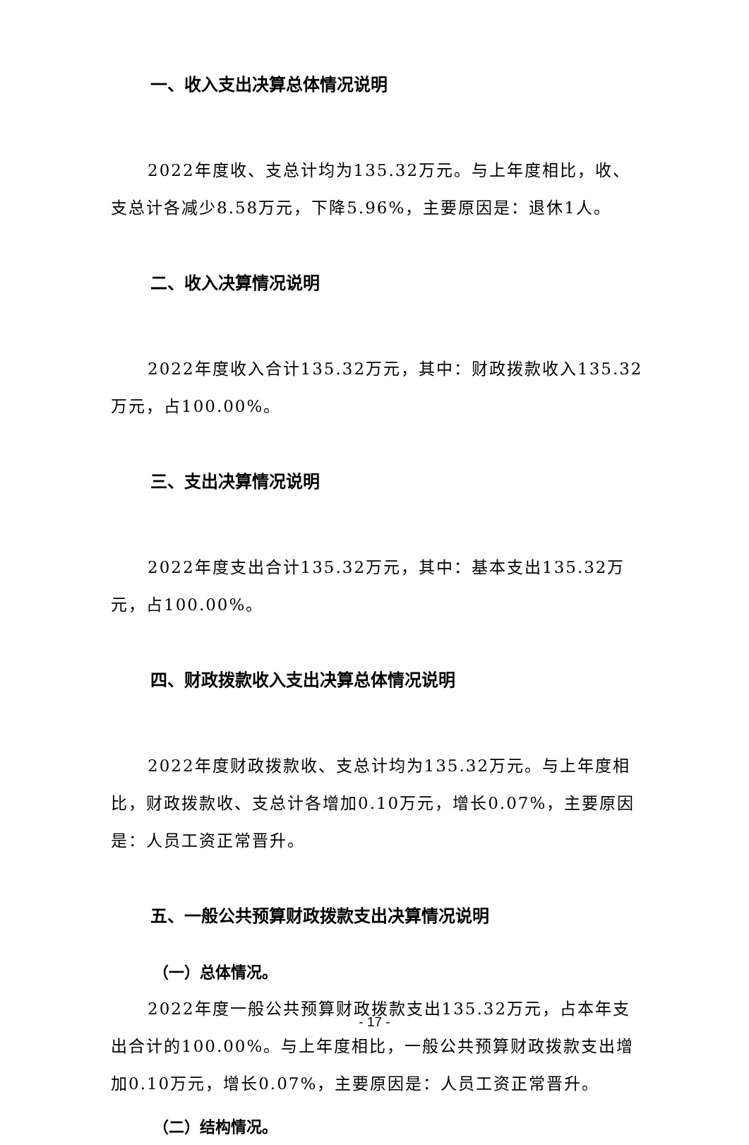一、收入支出决算总体情况说明
2022年度收、支总计均为135.32万元。与上年度相比，收、支总计各减少8.58万元，下降5.96%，主要原因是：退休1人。
二、收入决算情况说明
2022年度收入合计135.32万元，其中：财政拨款收入135.32万元，占100.00%。
三、支出决算情况说明
2022年度支出合计135.32万元，其中：基本支出135.32万元，占100.00%。
四、财政拨款收入支出决算总体情况说明
2022年度财政拨款收、支总计均为135.32万元。与上年度相比，财政拨款收、支总计各增加0.10万元，增长0.07%，主要原因是：人员工资正常晋升。
五、一般公共预算财政拨款支出决算情况说明
（一）总体情况。
2022年度一般公共预算财政拨款支出135.32万元，占本年支出合计的100.00%。与上年度相比，一般公共预算财政拨款支出增加0.10万元，增长0.07%，主要原因是：人员工资正常晋升。
（二）结构情况。
- 17 -